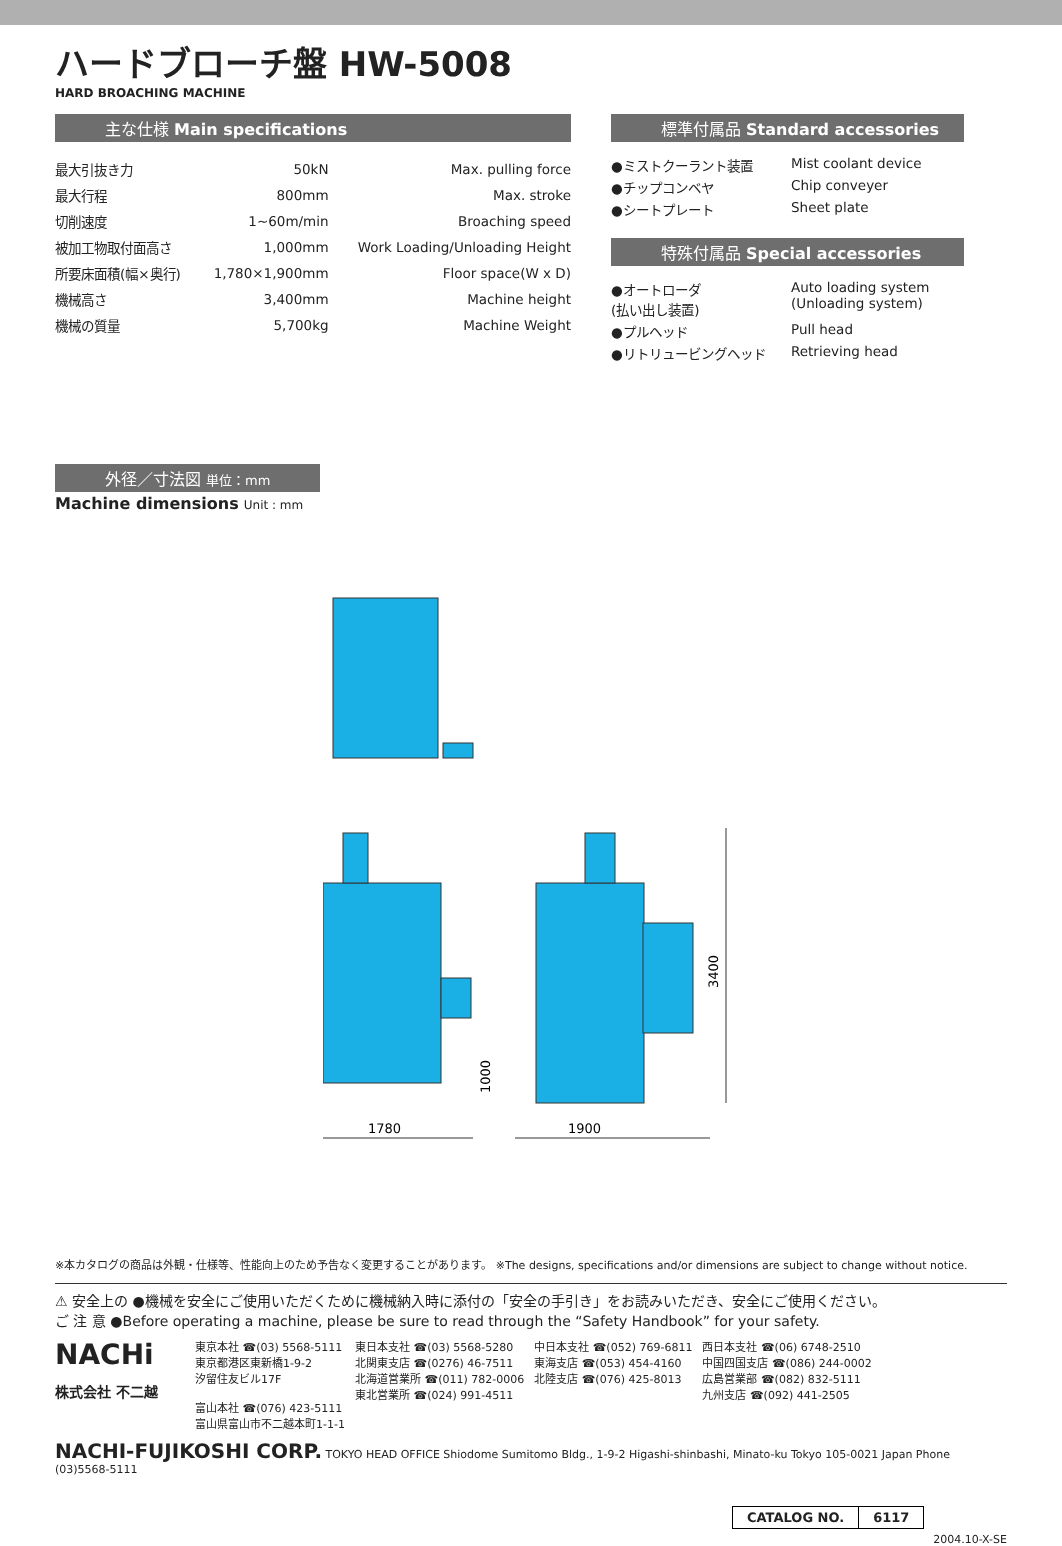ハードブローチ盤 HW-5008
HARD BROACHING MACHINE
主な仕様 Main specifications
| 最大引抜き力 | 50kN | Max. pulling force |
| 最大行程 | 800mm | Max. stroke |
| 切削速度 | 1~60m/min | Broaching speed |
| 被加工物取付面高さ | 1,000mm | Work Loading/Unloading Height |
| 所要床面積(幅×奥行) | 1,780×1,900mm | Floor space(W x D) |
| 機械高さ | 3,400mm | Machine height |
| 機械の質量 | 5,700kg | Machine Weight |
標準付属品 Standard accessories
| ●ミストクーラント装置 | Mist coolant device |
| ●チップコンベヤ | Chip conveyer |
| ●シートプレート | Sheet plate |
特殊付属品 Special accessories
| ●オートローダ (払い出し装置) | Auto loading system (Unloading system) |
| ●プルヘッド | Pull head |
| ●リトリュービングヘッド | Retrieving head |
外径／寸法図 単位：mm
Machine dimensions Unit : mm
1780
1900
3400
1000
※本カタログの商品は外観・仕様等、性能向上のため予告なく変更することがあります。 ※The designs, specifications and/or dimensions are subject to change without notice.
⚠ 安全上の ●機械を安全にご使用いただくために機械納入時に添付の「安全の手引き」をお読みいただき、安全にご使用ください。
ご 注 意 ●Before operating a machine, please be sure to read through the “Safety Handbook” for your safety.
| NACHi 株式会社 不二越 | 東京本社 ☎(03) 5568-5111 東京都港区東新橋1-9-2 汐留住友ビル17F 富山本社 ☎(076) 423-5111 富山県富山市不二越本町1-1-1 | 東日本支社 ☎(03) 5568-5280 北関東支店 ☎(0276) 46-7511 北海道営業所 ☎(011) 782-0006 東北営業所 ☎(024) 991-4511 | 中日本支社 ☎(052) 769-6811 東海支店 ☎(053) 454-4160 北陸支店 ☎(076) 425-8013 | 西日本支社 ☎(06) 6748-2510 中国四国支店 ☎(086) 244-0002 広島営業部 ☎(082) 832-5111 九州支店 ☎(092) 441-2505 |
NACHI-FUJIKOSHI CORP. TOKYO HEAD OFFICE Shiodome Sumitomo Bldg., 1-9-2 Higashi-shinbashi, Minato-ku Tokyo 105-0021 Japan Phone (03)5568-5111
| CATALOG NO. | 6117 |
2004.10-X-SE